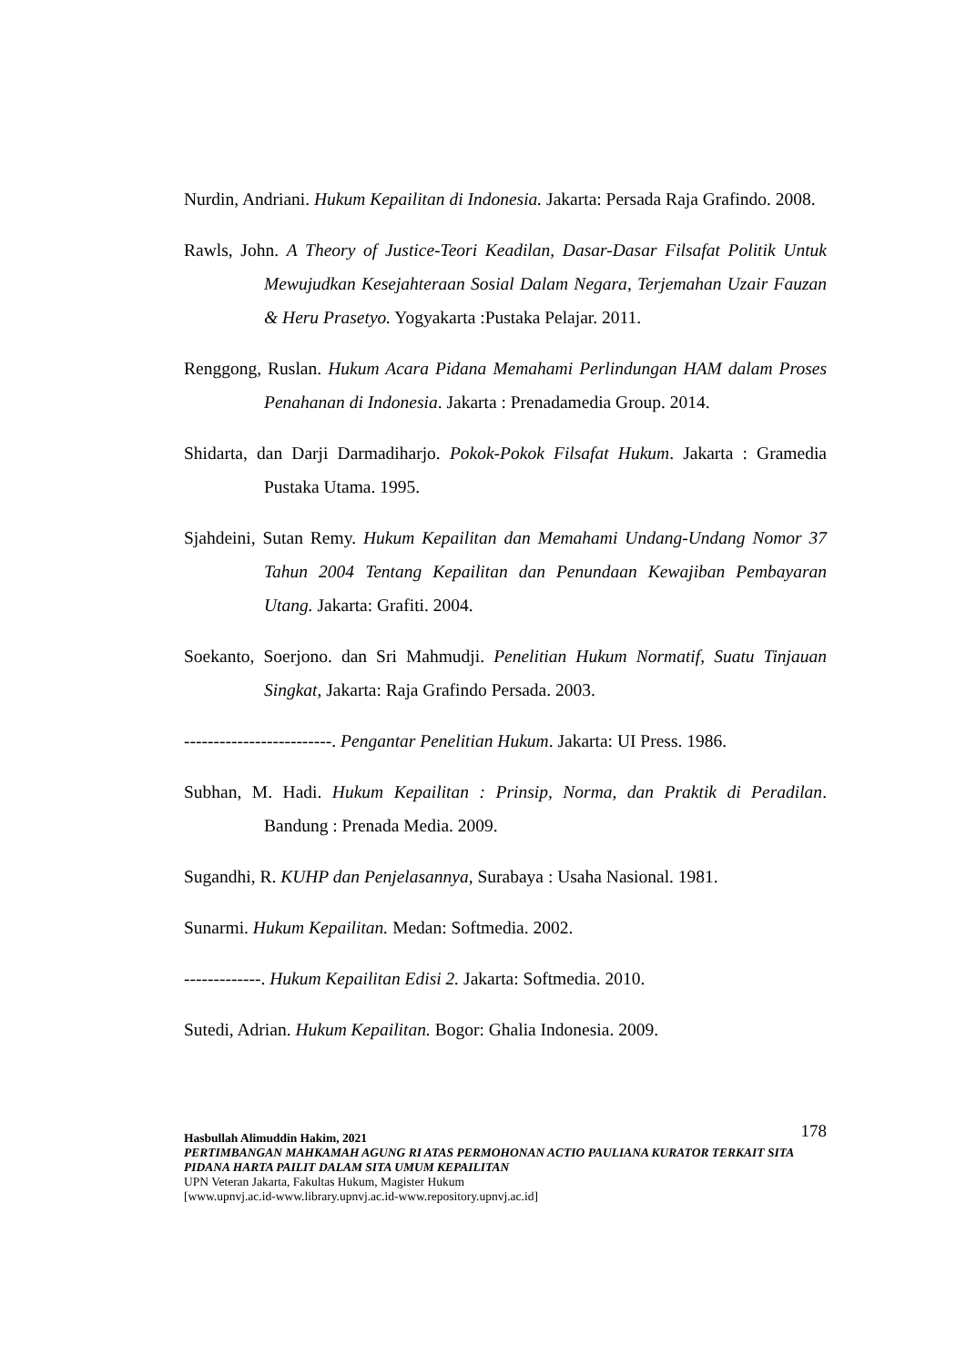Nurdin, Andriani. Hukum Kepailitan di Indonesia. Jakarta: Persada Raja Grafindo. 2008.
Rawls, John. A Theory of Justice-Teori Keadilan, Dasar-Dasar Filsafat Politik Untuk Mewujudkan Kesejahteraan Sosial Dalam Negara, Terjemahan Uzair Fauzan & Heru Prasetyo. Yogyakarta :Pustaka Pelajar. 2011.
Renggong, Ruslan. Hukum Acara Pidana Memahami Perlindungan HAM dalam Proses Penahanan di Indonesia. Jakarta : Prenadamedia Group. 2014.
Shidarta, dan Darji Darmadiharjo. Pokok-Pokok Filsafat Hukum. Jakarta : Gramedia Pustaka Utama. 1995.
Sjahdeini, Sutan Remy. Hukum Kepailitan dan Memahami Undang-Undang Nomor 37 Tahun 2004 Tentang Kepailitan dan Penundaan Kewajiban Pembayaran Utang. Jakarta: Grafiti. 2004.
Soekanto, Soerjono. dan Sri Mahmudji. Penelitian Hukum Normatif, Suatu Tinjauan Singkat, Jakarta: Raja Grafindo Persada. 2003.
-------------------------. Pengantar Penelitian Hukum. Jakarta: UI Press. 1986.
Subhan, M. Hadi. Hukum Kepailitan : Prinsip, Norma, dan Praktik di Peradilan. Bandung : Prenada Media. 2009.
Sugandhi, R. KUHP dan Penjelasannya, Surabaya : Usaha Nasional. 1981.
Sunarmi. Hukum Kepailitan. Medan: Softmedia. 2002.
-------------. Hukum Kepailitan Edisi 2. Jakarta: Softmedia. 2010.
Sutedi, Adrian. Hukum Kepailitan. Bogor: Ghalia Indonesia. 2009.
178 Hasbullah Alimuddin Hakim, 2021
PERTIMBANGAN MAHKAMAH AGUNG RI ATAS PERMOHONAN ACTIO PAULIANA KURATOR TERKAIT SITA PIDANA HARTA PAILIT DALAM SITA UMUM KEPAILITAN
UPN Veteran Jakarta, Fakultas Hukum, Magister Hukum
[www.upnvj.ac.id-www.library.upnvj.ac.id-www.repository.upnvj.ac.id]